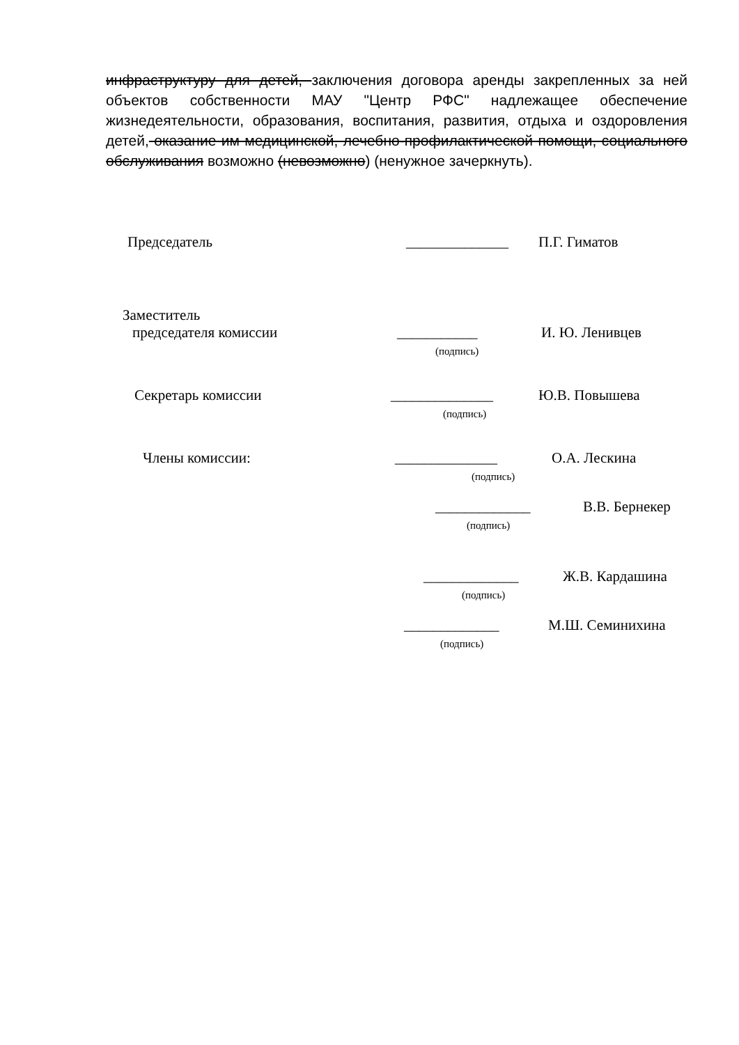инфраструктуру для детей, заключения договора аренды закрепленных за ней объектов собственности МАУ "Центр РФС" надлежащее обеспечение жизнедеятельности, образования, воспитания, развития, отдыха и оздоровления детей, оказание им медицинской, лечебно-профилактической помощи, социального обслуживания возможно (невозможно) (ненужное зачеркнуть).
Председатель ______________ П.Г. Гиматов
Заместитель
председателя комиссии ___________
(подпись)
И. Ю. Ленивцев
Секретарь комиссии ______________
(подпись)
Ю.В. Повышева
Члены комиссии: ______________
(подпись)
О.А. Лескина
_____________
(подпись)
В.В. Бернекер
_____________
(подпись)
Ж.В. Кардашина
_____________
(подпись)
М.Ш. Семинихина